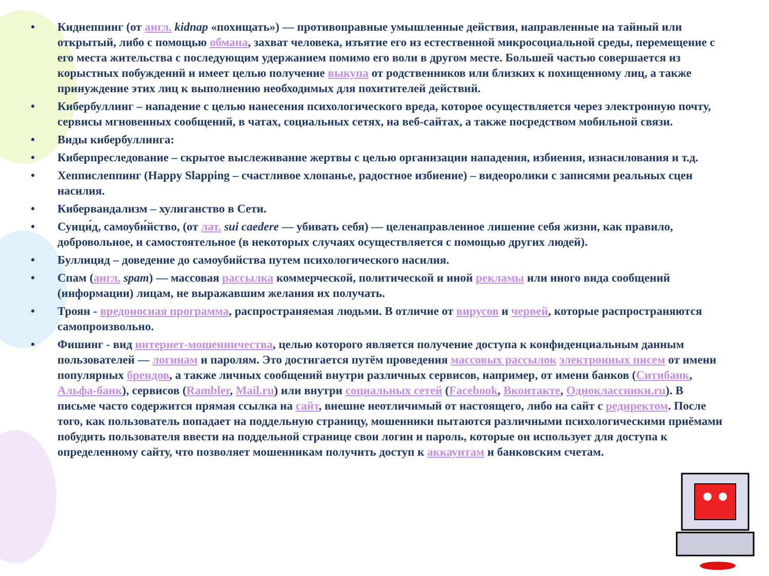• Киднеппинг (от англ. kidnap «похищать») — противоправные умышленные действия, направленные на тайный или открытый, либо с помощью обмана, захват человека, изъятие его из естественной микросоциальной среды, перемещение с его места жительства с последующим удержанием помимо его воли в другом месте. Большей частью совершается из корыстных побуждений и имеет целью получение выкупа от родственников или близких к похищенному лиц, а также принуждение этих лиц к выполнению необходимых для похитителей действий.
• Кибербуллинг – нападение с целью нанесения психологического вреда, которое осуществляется через электронную почту, сервисы мгновенных сообщений, в чатах, социальных сетях, на веб-сайтах, а также посредством мобильной связи.
• Виды кибербуллинга:
• Киберпреследование – скрытое выслеживание жертвы с целью организации нападения, избиения, изнасилования и т.д.
• Хеппислеппинг (Happy Slapping – счастливое хлопанье, радостное избиение) – видеоролики с записями реальных сцен насилия.
• Кибервандализм – хулиганство в Сети.
• Суици́д, самоуби́йство, (от лат. sui caedere — убивать себя) — целенаправленное лишение себя жизни, как правило, добровольное, и самостоятельное (в некоторых случаях осуществляется с помощью других людей).
• Буллицид – доведение до самоубийства путем психологического насилия.
• Спам (англ. spam) — массовая рассылка коммерческой, политической и иной рекламы или иного вида сообщений (информации) лицам, не выражавшим желания их получать.
• Троян - вредоносная программа, распространяемая людьми. В отличие от вирусов и червей, которые распространяются самопроизвольно.
• Фишинг - вид интернет-мошенничества, целью которого является получение доступа к конфиденциальным данным пользователей — логинам и паролям. Это достигается путём проведения массовых рассылок электронных писем от имени популярных брендов, а также личных сообщений внутри различных сервисов, например, от имени банков (Ситибанк, Альфа-банк), сервисов (Rambler, Mail.ru) или внутри социальных сетей (Facebook, Вконтакте, Одноклассники.ru). В письме часто содержится прямая ссылка на сайт, внешне неотличимый от настоящего, либо на сайт с редиректом. После того, как пользователь попадает на поддельную страницу, мошенники пытаются различными психологическими приёмами побудить пользователя ввести на поддельной странице свои логин и пароль, которые он использует для доступа к определенному сайту, что позволяет мошенникам получить доступ к аккаунтам и банковским счетам.